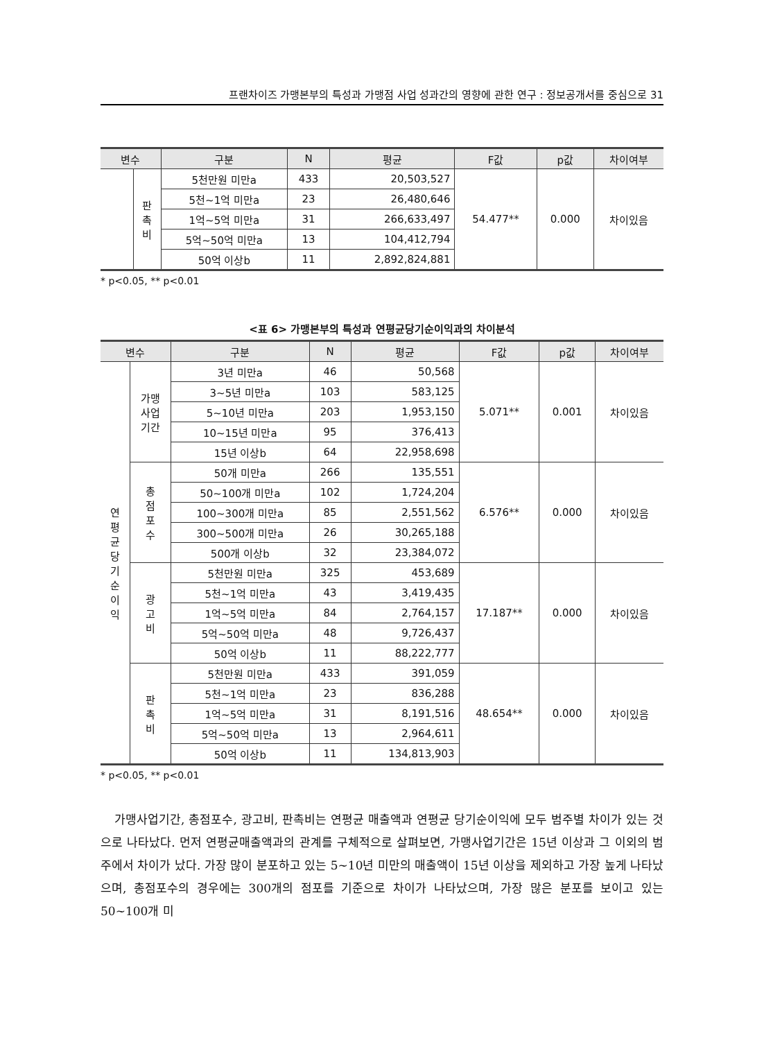프랜차이즈 가맹본부의 특성과 가맹점 사업 성과간의 영향에 관한 연구 : 정보공개서를 중심으로 31
| 변수 | | 구분 | N | 평균 | F값 | p값 | 차이여부 |
| --- | --- | --- | --- | --- | --- | --- | --- |
| | 판 촉 비 | 5천만원 미만a | 433 | 20,503,527 | 54.477** | 0.000 | 차이있음 |
| | | 5천~1억 미만a | 23 | 26,480,646 | | | |
| | | 1억~5억 미만a | 31 | 266,633,497 | | | |
| | | 5억~50억 미만a | 13 | 104,412,794 | | | |
| | | 50억 이상b | 11 | 2,892,824,881 | | | |
* p<0.05, ** p<0.01
<표 6> 가맹본부의 특성과 연평균당기순이익과의 차이분석
| 변수 | | 구분 | N | 평균 | F값 | p값 | 차이여부 |
| --- | --- | --- | --- | --- | --- | --- | --- |
| 연 평 균 당 기 순 이 익 | 가맹 사업 기간 | 3년 미만a | 46 | 50,568 | 5.071** | 0.001 | 차이있음 |
| | | 3~5년 미만a | 103 | 583,125 | | | |
| | | 5~10년 미만a | 203 | 1,953,150 | | | |
| | | 10~15년 미만a | 95 | 376,413 | | | |
| | | 15년 이상b | 64 | 22,958,698 | | | |
| | 총 점 포 수 | 50개 미만a | 266 | 135,551 | 6.576** | 0.000 | 차이있음 |
| | | 50~100개 미만a | 102 | 1,724,204 | | | |
| | | 100~300개 미만a | 85 | 2,551,562 | | | |
| | | 300~500개 미만a | 26 | 30,265,188 | | | |
| | | 500개 이상b | 32 | 23,384,072 | | | |
| | 광 고 비 | 5천만원 미만a | 325 | 453,689 | 17.187** | 0.000 | 차이있음 |
| | | 5천~1억 미만a | 43 | 3,419,435 | | | |
| | | 1억~5억 미만a | 84 | 2,764,157 | | | |
| | | 5억~50억 미만a | 48 | 9,726,437 | | | |
| | | 50억 이상b | 11 | 88,222,777 | | | |
| | 판 촉 비 | 5천만원 미만a | 433 | 391,059 | 48.654** | 0.000 | 차이있음 |
| | | 5천~1억 미만a | 23 | 836,288 | | | |
| | | 1억~5억 미만a | 31 | 8,191,516 | | | |
| | | 5억~50억 미만a | 13 | 2,964,611 | | | |
| | | 50억 이상b | 11 | 134,813,903 | | | |
* p<0.05, ** p<0.01
가맹사업기간, 총점포수, 광고비, 판촉비는 연평균 매출액과 연평균 당기순이익에 모두 범주별 차이가 있는 것으로 나타났다. 먼저 연평균매출액과의 관계를 구체적으로 살펴보면, 가맹사업기간은 15년 이상과 그 이외의 범주에서 차이가 났다. 가장 많이 분포하고 있는 5~10년 미만의 매출액이 15년 이상을 제외하고 가장 높게 나타났으며, 총점포수의 경우에는 300개의 점포를 기준으로 차이가 나타났으며, 가장 많은 분포를 보이고 있는 50~100개 미